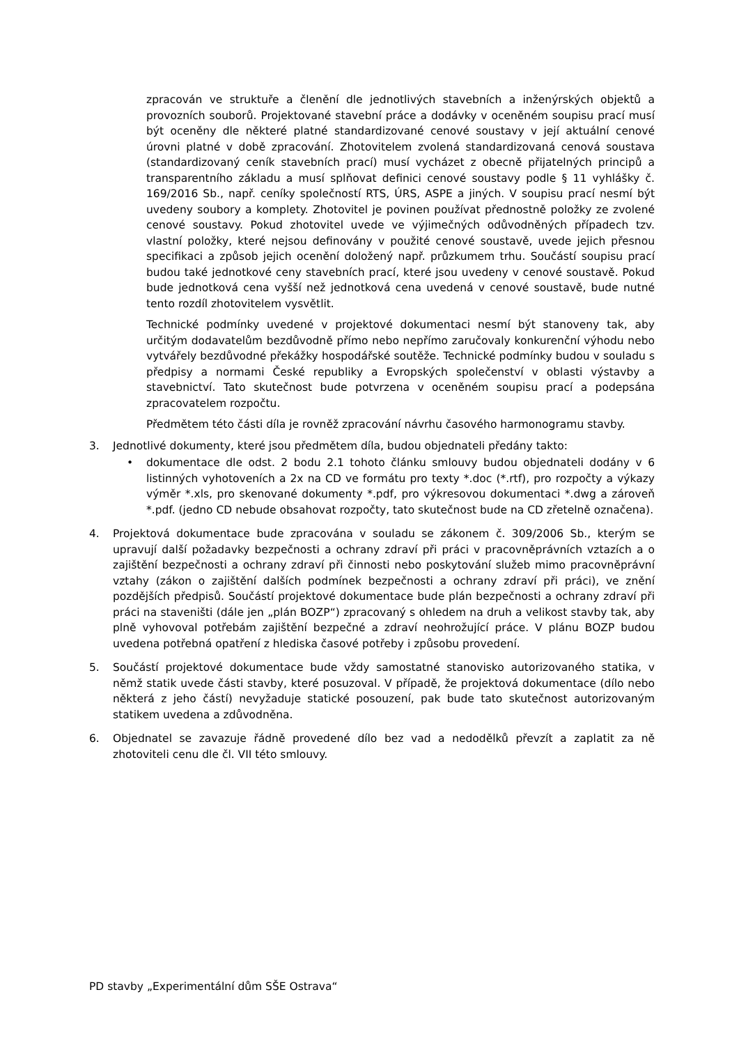zpracován ve struktuře a členění dle jednotlivých stavebních a inženýrských objektů a provozních souborů. Projektované stavební práce a dodávky v oceněném soupisu prací musí být oceněny dle některé platné standardizované cenové soustavy v její aktuální cenové úrovni platné v době zpracování. Zhotovitelem zvolená standardizovaná cenová soustava (standardizovaný ceník stavebních prací) musí vycházet z obecně přijatelných principů a transparentního základu a musí splňovat definici cenové soustavy podle § 11 vyhlášky č. 169/2016 Sb., např. ceníky společností RTS, ÚRS, ASPE a jiných. V soupisu prací nesmí být uvedeny soubory a komplety. Zhotovitel je povinen používat přednostně položky ze zvolené cenové soustavy. Pokud zhotovitel uvede ve výjimečných odůvodněných případech tzv. vlastní položky, které nejsou definovány v použité cenové soustavě, uvede jejich přesnou specifikaci a způsob jejich ocenění doložený např. průzkumem trhu. Součástí soupisu prací budou také jednotkové ceny stavebních prací, které jsou uvedeny v cenové soustavě. Pokud bude jednotková cena vyšší než jednotková cena uvedená v cenové soustavě, bude nutné tento rozdíl zhotovitelem vysvětlit.
Technické podmínky uvedené v projektové dokumentaci nesmí být stanoveny tak, aby určitým dodavatelům bezdůvodně přímo nebo nepřímo zaručovaly konkurenční výhodu nebo vytvářely bezdůvodné překážky hospodářské soutěže. Technické podmínky budou v souladu s předpisy a normami České republiky a Evropských společenství v oblasti výstavby a stavebnictví. Tato skutečnost bude potvrzena v oceněném soupisu prací a podepsána zpracovatelem rozpočtu.
Předmětem této části díla je rovněž zpracování návrhu časového harmonogramu stavby.
3. Jednotlivé dokumenty, které jsou předmětem díla, budou objednateli předány takto:
• dokumentace dle odst. 2 bodu 2.1 tohoto článku smlouvy budou objednateli dodány v 6 listinných vyhotoveních a 2x na CD ve formátu pro texty *.doc (*.rtf), pro rozpočty a výkazy výměr *.xls, pro skenované dokumenty *.pdf, pro výkresovou dokumentaci *.dwg a zároveň *.pdf. (jedno CD nebude obsahovat rozpočty, tato skutečnost bude na CD zřetelně označena).
4. Projektová dokumentace bude zpracována v souladu se zákonem č. 309/2006 Sb., kterým se upravují další požadavky bezpečnosti a ochrany zdraví při práci v pracovněprávních vztazích a o zajištění bezpečnosti a ochrany zdraví při činnosti nebo poskytování služeb mimo pracovněprávní vztahy (zákon o zajištění dalších podmínek bezpečnosti a ochrany zdraví při práci), ve znění pozdějších předpisů. Součástí projektové dokumentace bude plán bezpečnosti a ochrany zdraví při práci na staveništi (dále jen „plán BOZP“) zpracovaný s ohledem na druh a velikost stavby tak, aby plně vyhovoval potřebám zajištění bezpečné a zdraví neohrožující práce. V plánu BOZP budou uvedena potřebná opatření z hlediska časové potřeby i způsobu provedení.
5. Součástí projektové dokumentace bude vždy samostatné stanovisko autorizovaného statika, v němž statik uvede části stavby, které posuzoval. V případě, že projektová dokumentace (dílo nebo některá z jeho částí) nevyžaduje statické posouzení, pak bude tato skutečnost autorizovaným statikem uvedena a zdůvodněna.
6. Objednatel se zavazuje řádně provedené dílo bez vad a nedodělků převzít a zaplatit za ně zhotoviteli cenu dle čl. VII této smlouvy.
PD stavby „Experimentální dům SŠE Ostrava“